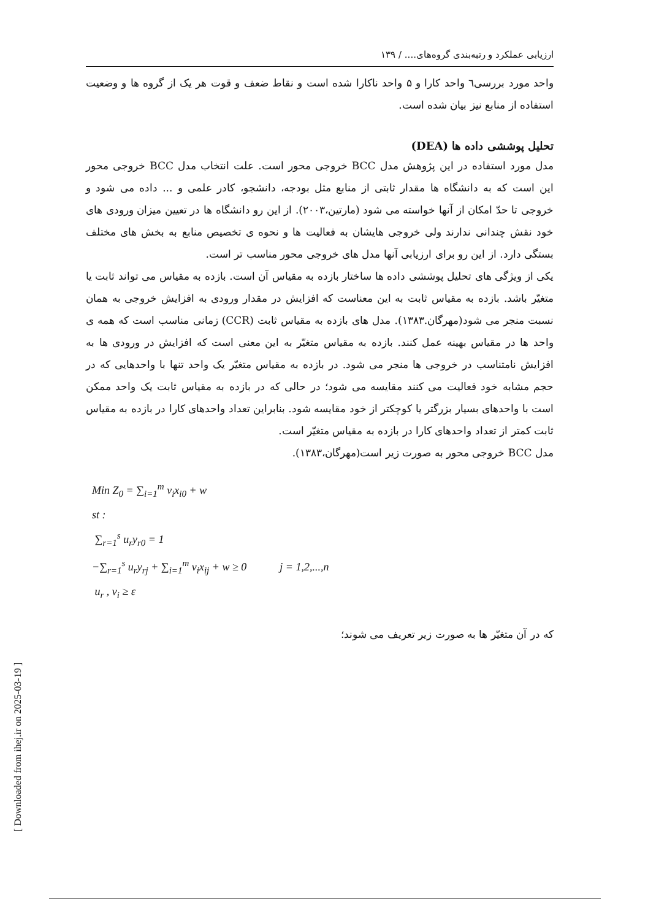ارزیابی عملکرد و رتبه‌بندی گروه‌های.... / ۱۳۹
واحد مورد بررسی٦ واحد کارا و ۵ واحد ناکارا شده است و نقاط ضعف و قوت هر یک از گروه ها و وضعیت استفاده از منابع نیز بیان شده است.
تحلیل پوششی داده ها (DEA)
مدل مورد استفاده در این پژوهش مدل BCC خروجی محور است. علت انتخاب مدل BCC خروجی محور این است که به دانشگاه ها مقدار ثابتی از منابع مثل بودجه، دانشجو، کادر علمی و ... داده می شود و خروجی تا حدّ امکان از آنها خواسته می شود (مارتین،۲۰۰۳). از این رو دانشگاه ها در تعیین میزان ورودی های خود نقش چندانی ندارند ولی خروجی هایشان به فعالیت ها و نحوه ی تخصیص منابع به بخش های مختلف بستگی دارد. از این رو برای ارزیابی آنها مدل های خروجی محور مناسب تر است.
یکی از ویژگی های تحلیل پوششی داده ها ساختار بازده به مقیاس آن است. بازده به مقیاس می تواند ثابت یا متغیّر باشد. بازده به مقیاس ثابت به این معناست که افزایش در مقدار ورودی به افزایش خروجی به همان نسبت منجر می شود(مهرگان.۱۳۸۳). مدل های بازده به مقیاس ثابت (CCR) زمانی مناسب است که همه ی واحد ها در مقیاس بهینه عمل کنند. بازده به مقیاس متغیّر به این معنی است که افزایش در ورودی ها به افزایش نامتناسب در خروجی ها منجر می شود. در بازده به مقیاس متغیّر یک واحد تنها با واحدهایی که در حجم مشابه خود فعالیت می کنند مقایسه می شود؛ در حالی که در بازده به مقیاس ثابت یک واحد ممکن است با واحدهای بسیار بزرگتر یا کوچکتر از خود مقایسه شود. بنابراین تعداد واحدهای کارا در بازده به مقیاس ثابت کمتر از تعداد واحدهای کارا در بازده به مقیاس متغیّر است.
مدل BCC خروجی محور به صورت زیر است(مهرگان،۱۳۸۳).
Min Z<sub>0</sub> = ∑<sub>i=1</sub><sup>m</sup> v<sub>i</sub>x<sub>i0</sub> + w
st :
∑<sub>r=1</sub><sup>s</sup> u<sub>r</sub>y<sub>r0</sub> = 1
−∑<sub>r=1</sub><sup>s</sup> u<sub>r</sub>y<sub>rj</sub> + ∑<sub>i=1</sub><sup>m</sup> v<sub>i</sub>x<sub>ij</sub> + w ≥ 0 j = 1,2,...,n
u<sub>r</sub> , v<sub>i</sub> ≥ ε
که در آن متغیّر ها به صورت زیر تعریف می شوند؛
[ Downloaded from ihej.ir on 2025-03-19 ]